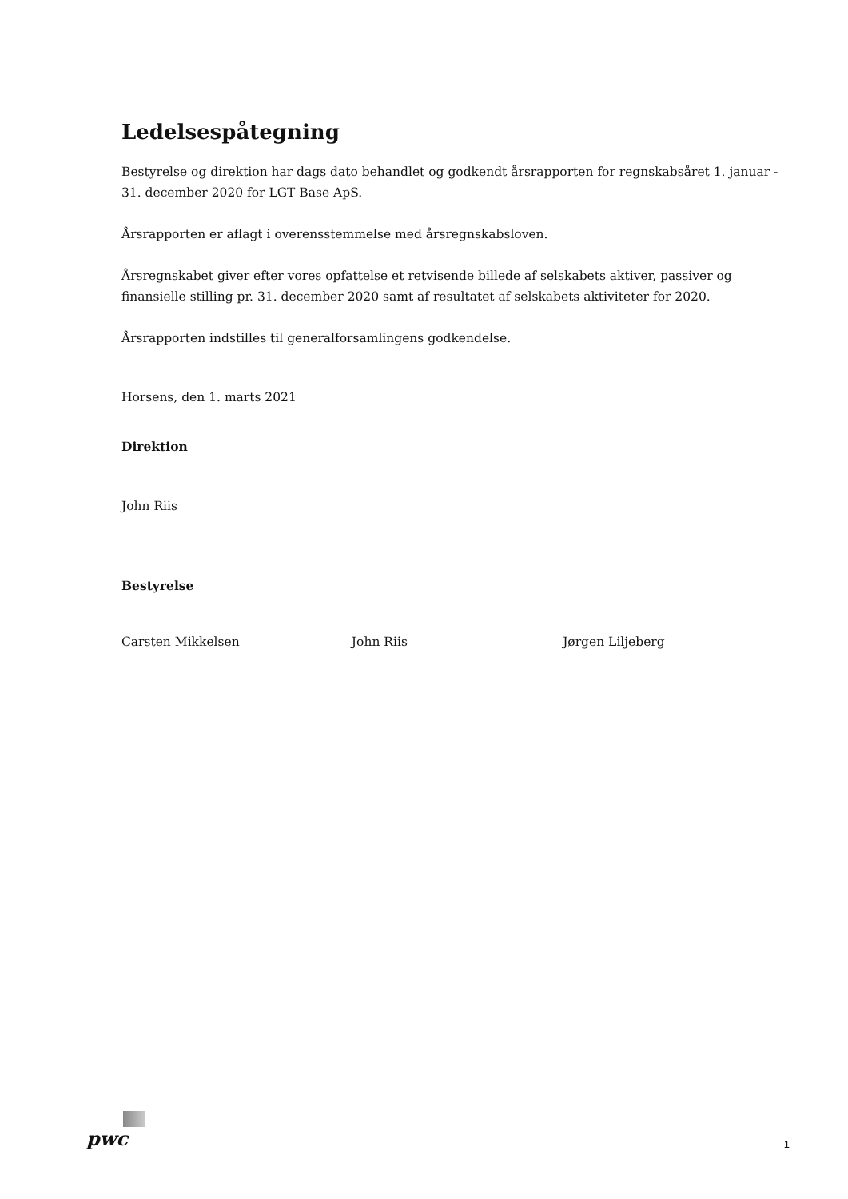Ledelsespåtegning
Bestyrelse og direktion har dags dato behandlet og godkendt årsrapporten for regnskabsåret 1. januar - 31. december 2020 for LGT Base ApS.
Årsrapporten er aflagt i overensstemmelse med årsregnskabsloven.
Årsregnskabet giver efter vores opfattelse et retvisende billede af selskabets aktiver, passiver og finansielle stilling pr. 31. december 2020 samt af resultatet af selskabets aktiviteter for 2020.
Årsrapporten indstilles til generalforsamlingens godkendelse.
Horsens, den 1. marts 2021
Direktion
John Riis
Bestyrelse
Carsten Mikkelsen John Riis Jørgen Liljeberg
pwc
1